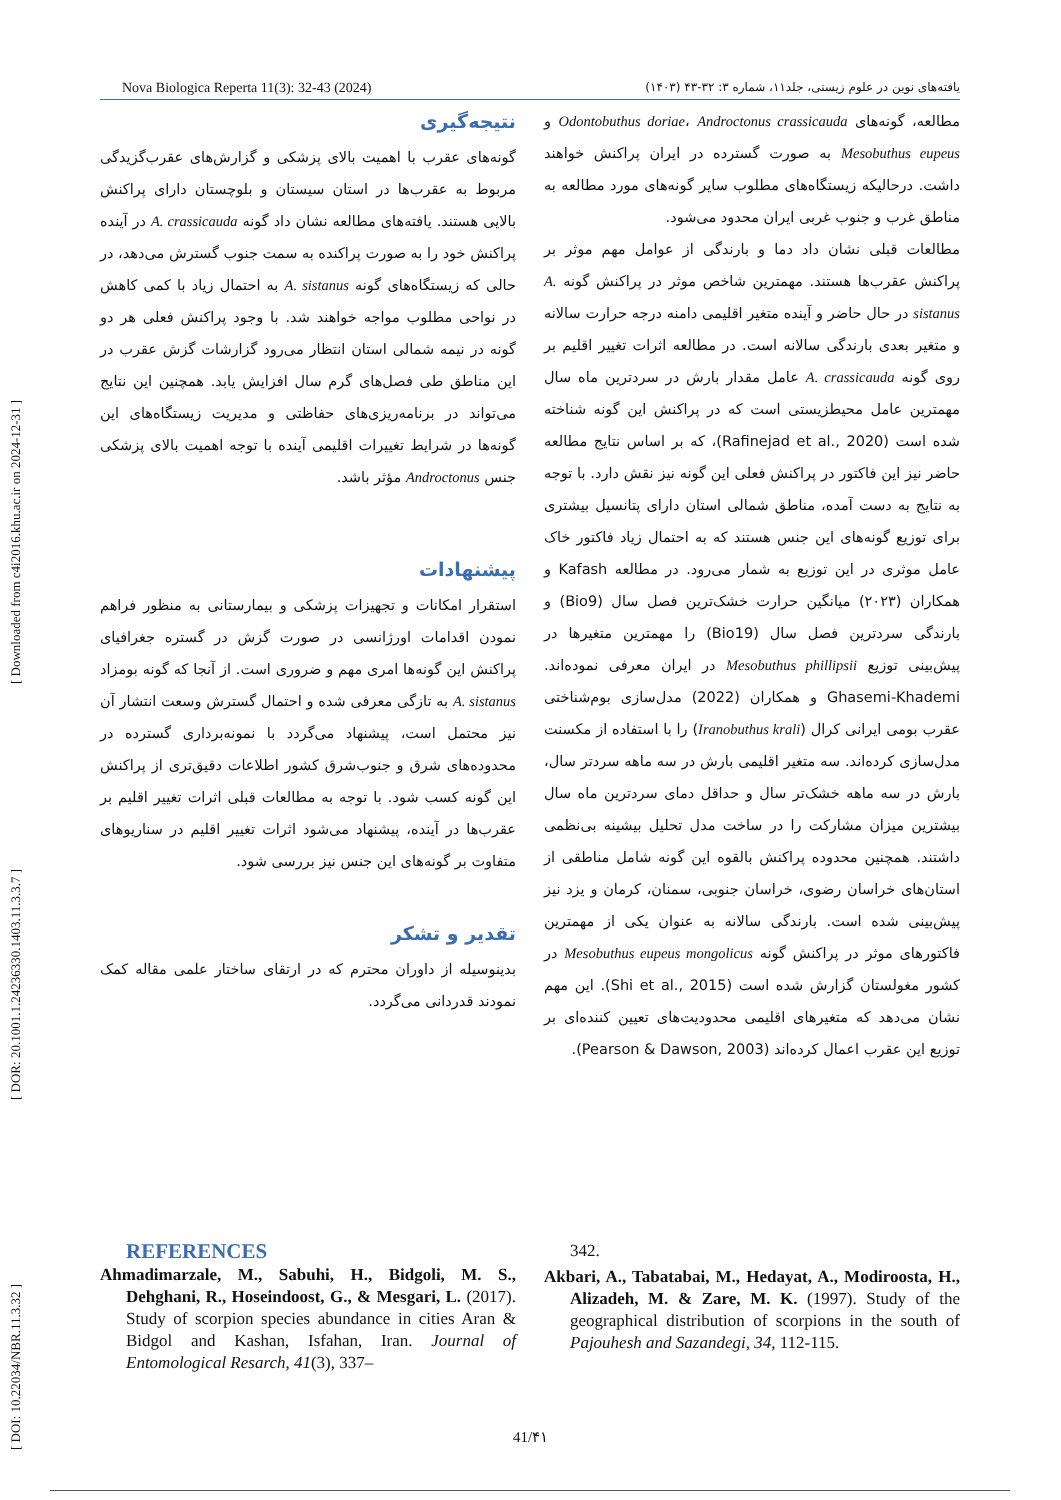[ DOI: 10.22034/NBR.11.3.32 ] [ DOR: 20.1001.1.24236330.1403.11.3.3.7 ] [ Downloaded from c4i2016.khu.ac.ir on 2024-12-31 ]
Nova Biologica Reperta 11(3): 32-43 (2024) یافته‌های نوین در علوم زیستی، جلد۱۱، شماره ۳: ۳۲-۴۳ (۱۴۰۳)
مطالعه، گونه‌های Odontobuthus doriae، Androctonus crassicauda و Mesobuthus eupeus به صورت گسترده در ایران پراکنش خواهند داشت. درحالیکه زیستگاه‌های مطلوب سایر گونه‌های مورد مطالعه به مناطق غرب و جنوب غربی ایران محدود می‌شود.
مطالعات قبلی نشان داد دما و بارندگی از عوامل مهم موثر بر پراکنش عقرب‌ها هستند. مهمترین شاخص موثر در پراکنش گونه A. sistanus در حال حاضر و آینده متغیر اقلیمی دامنه درجه حرارت سالانه و متغیر بعدی بارندگی سالانه است. در مطالعه اثرات تغییر اقلیم بر روی گونه A. crassicauda عامل مقدار بارش در سردترین ماه سال مهمترین عامل محیطزیستی است که در پراکنش این گونه شناخته شده است (Rafinejad et al., 2020)، که بر اساس نتایج مطالعه حاضر نیز این فاکتور در پراکنش فعلی این گونه نیز نقش دارد. با توجه به نتایج به دست آمده، مناطق شمالی استان دارای پتانسیل بیشتری برای توزیع گونه‌های این جنس هستند که به احتمال زیاد فاکتور خاک عامل موثری در این توزیع به شمار می‌رود. در مطالعه Kafash و همکاران (۲۰۲۳) میانگین حرارت خشک‌ترین فصل سال (Bio9) و بارندگی سردترین فصل سال (Bio19) را مهمترین متغیرها در پیش‌بینی توزیع Mesobuthus phillipsii در ایران معرفی نموده‌اند. Ghasemi-Khademi و همکاران (2022) مدل‌سازی بوم‌شناختی عقرب بومی ایرانی کرال (Iranobuthus krali) را با استفاده از مکسنت مدل‌سازی کرده‌اند. سه متغیر اقلیمی بارش در سه ماهه سردتر سال، بارش در سه ماهه خشک‌تر سال و حداقل دمای سردترین ماه سال بیشترین میزان مشارکت را در ساخت مدل تحلیل بیشینه بی‌نظمی داشتند. همچنین محدوده پراکنش بالقوه این گونه شامل مناطقی از استان‌های خراسان رضوی، خراسان جنوبی، سمنان، کرمان و یزد نیز پیش‌بینی شده است. بارندگی سالانه به عنوان یکی از مهمترین فاکتورهای موثر در پراکنش گونه Mesobuthus eupeus mongolicus در کشور مغولستان گزارش شده است (Shi et al., 2015). این مهم نشان می‌دهد که متغیرهای اقلیمی محدودیت‌های تعیین کننده‌ای بر توزیع این عقرب اعمال کرده‌اند (Pearson & Dawson, 2003).
نتیجه‌گیری
گونه‌های عقرب با اهمیت بالای پزشکی و گزارش‌های عقرب‌گزیدگی مربوط به عقرب‌ها در استان سیستان و بلوچستان دارای پراکنش بالایی هستند. یافته‌های مطالعه نشان داد گونه A. crassicauda در آینده پراکنش خود را به صورت پراکنده به سمت جنوب گسترش می‌دهد، در حالی که زیستگاه‌های گونه A. sistanus به احتمال زیاد با کمی کاهش در نواحی مطلوب مواجه خواهند شد. با وجود پراکنش فعلی هر دو گونه در نیمه شمالی استان انتظار می‌رود گزارشات گزش عقرب در این مناطق طی فصل‌های گرم سال افزایش یابد. همچنین این نتایج می‌تواند در برنامه‌ریزی‌های حفاظتی و مدیریت زیستگاه‌های این گونه‌ها در شرایط تغییرات اقلیمی آینده با توجه اهمیت بالای پزشکی جنس Androctonus مؤثر باشد.
پیشنهادات
استقرار امکانات و تجهیزات پزشکی و بیمارستانی به منظور فراهم نمودن اقدامات اورژانسی در صورت گزش در گستره جغرافیای پراکنش این گونه‌ها امری مهم و ضروری است. از آنجا که گونه بومزاد A. sistanus به تازگی معرفی شده و احتمال گسترش وسعت انتشار آن نیز محتمل است، پیشنهاد می‌گردد با نمونه‌برداری گسترده در محدوده‌های شرق و جنوب‌شرق کشور اطلاعات دقیق‌تری از پراکنش این گونه کسب شود. با توجه به مطالعات قبلی اثرات تغییر اقلیم بر عقرب‌ها در آینده، پیشنهاد می‌شود اثرات تغییر اقلیم در سناریوهای متفاوت بر گونه‌های این جنس نیز بررسی شود.
تقدیر و تشکر
بدینوسیله از داوران محترم که در ارتقای ساختار علمی مقاله کمک نمودند قدردانی می‌گردد.
REFERENCES
Ahmadimarzale, M., Sabuhi, H., Bidgoli, M. S., Dehghani, R., Hoseindoost, G., & Mesgari, L. (2017). Study of scorpion species abundance in cities Aran & Bidgol and Kashan, Isfahan, Iran. Journal of Entomological Resarch, 41(3), 337–
342.
Akbari, A., Tabatabai, M., Hedayat, A., Modiroosta, H., Alizadeh, M. & Zare, M. K. (1997). Study of the geographical distribution of scorpions in the south of Pajouhesh and Sazandegi, 34, 112-115.
41/۴۱